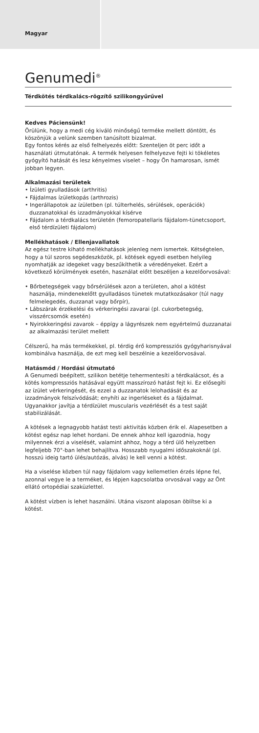Magyar
Genumedi<sup>®</sup>
Térdkötés térdkalács-rögzítő szilikongyűrűvel
Kedves Páciensünk!
Örülünk, hogy a medi cég kiváló minőségű terméke mellett döntött, és köszönjük a velünk szemben tanúsított bizalmat.
Egy fontos kérés az első felhelyezés előtt: Szenteljen öt perc időt a használati útmutatónak. A termék helyesen felhelyezve fejti ki tökéletes gyógyító hatását és lesz kényelmes viselet – hogy Ön hamarosan, ismét jobban legyen.
Alkalmazási területek
• Ízületi gyulladások (arthritis)
• Fájdalmas ízületkopás (arthrozis)
• Ingerállapotok az ízületben (pl. túlterhelés, sérülések, operációk) duzzanatokkal és izzadmányokkal kísérve
• Fájdalom a térdkalács területén (femoropatellaris fájdalom-tünetcsoport, első térdízületi fájdalom)
Mellékhatások / Ellenjavallatok
Az egész testre kiható mellékhatások jelenleg nem ismertek. Kétségtelen, hogy a túl szoros segédeszközök, pl. kötések egyedi esetben helyileg nyomhatják az idegeket vagy beszűkíthetik a véredényeket. Ezért a következő körülmények esetén, használat előtt beszéljen a kezelőorvosával:
• Bőrbetegségek vagy bőrsérülések azon a területen, ahol a kötést használja, mindenekelőtt gyulladásos tünetek mutatkozásakor (túl nagy felmelegedés, duzzanat vagy bőrpír),
• Lábszárak érzékelési és vérkeringési zavarai (pl. cukorbetegség, visszércsomók esetén)
• Nyirokkeringési zavarok – éppígy a lágyrészek nem egyértelmű duzzanatai az alkalmazási terület mellett
Célszerű, ha más termékekkel, pl. térdig érő kompressziós gyógyharisnyával kombinálva használja, de ezt meg kell beszélnie a kezelőorvosával.
Hatásmód / Hordási útmutató
A Genumedi beépített, szilikon betétje tehermentesíti a térdkalácsot, és a kötés kompressziós hatásával együtt masszírozó hatást fejt ki. Ez elősegíti az ízület vérkeringését, és ezzel a duzzanatok lelohadását és az izzadmányok felszívódását; enyhíti az ingerléseket és a fájdalmat. Ugyanakkor javítja a térdízület muscularis vezérlését és a test saját stabilizálását.
A kötések a legnagyobb hatást testi aktivitás közben érik el. Alapesetben a kötést egész nap lehet hordani. De ennek ahhoz kell igazodnia, hogy milyennek érzi a viselését, valamint ahhoz, hogy a térd ülő helyzetben legfeljebb 70°-ban lehet behajlítva. Hosszabb nyugalmi időszakoknál (pl. hosszú ideig tartó ülés/autózás, alvás) le kell venni a kötést.
Ha a viselése közben túl nagy fájdalom vagy kellemetlen érzés lépne fel, azonnal vegye le a terméket, és lépjen kapcsolatba orvosával vagy az Önt ellátó ortopédiai szaküzlettel.
A kötést vízben is lehet használni. Utána viszont alaposan öblítse ki a kötést.